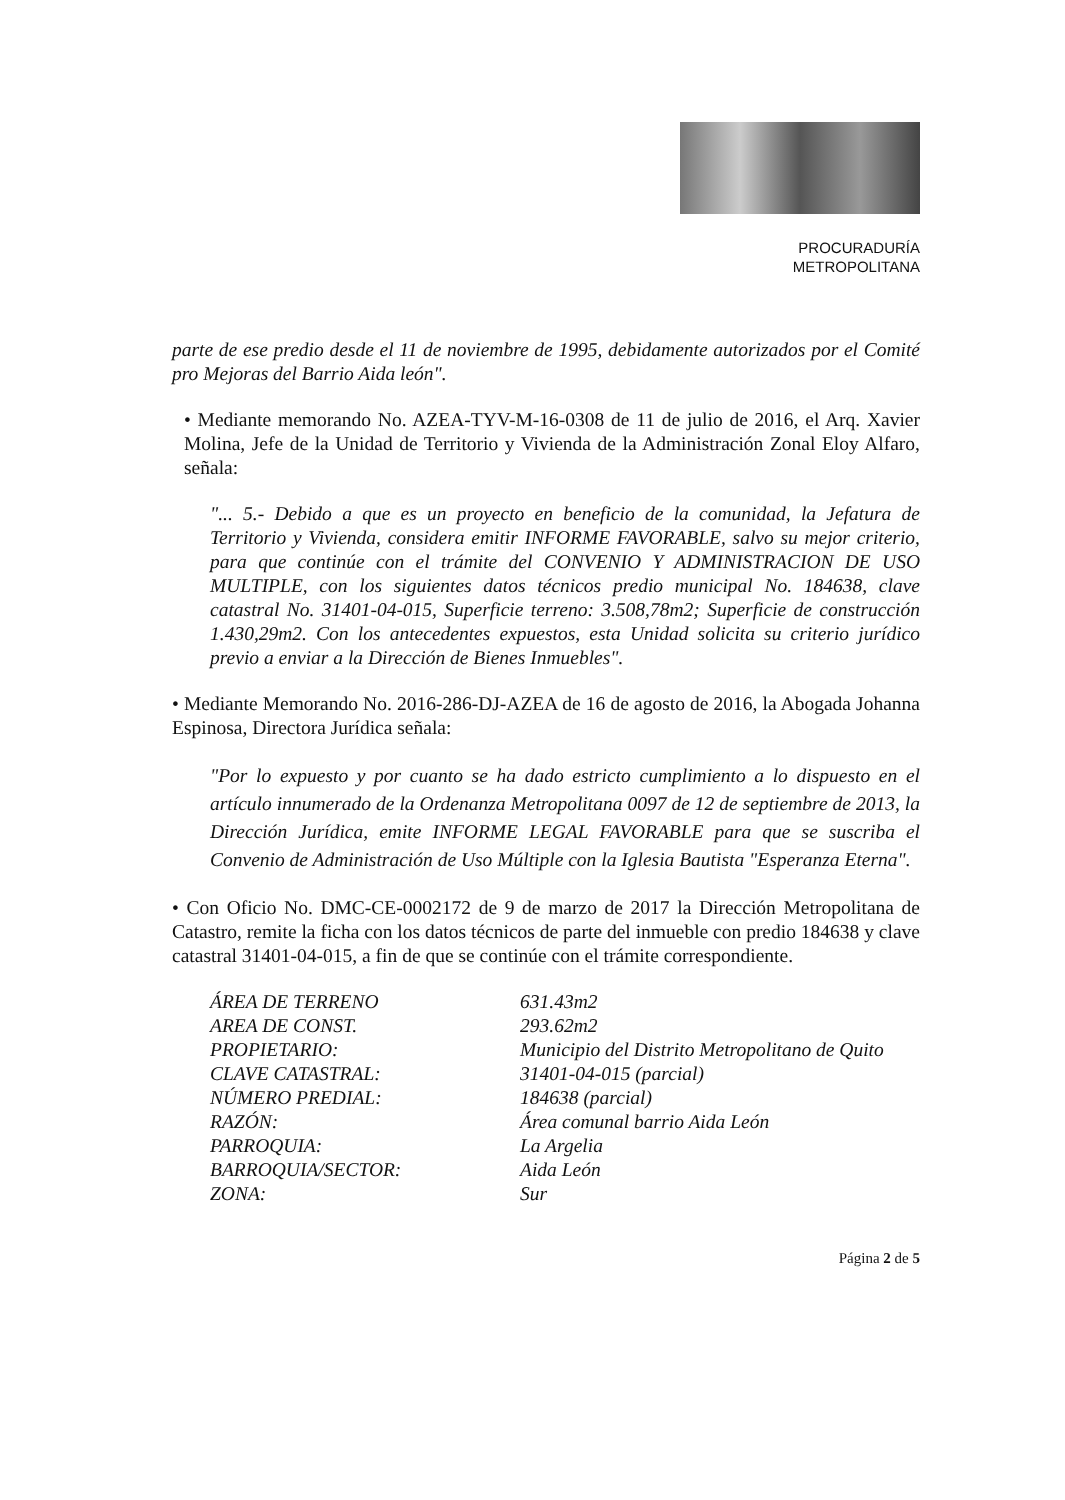PROCURADURÍA
METROPOLITANA
parte de ese predio desde el 11 de noviembre de 1995, debidamente autorizados por el Comité pro Mejoras del Barrio Aida león".
• Mediante memorando No. AZEA-TYV-M-16-0308 de 11 de julio de 2016, el Arq. Xavier Molina, Jefe de la Unidad de Territorio y Vivienda de la Administración Zonal Eloy Alfaro, señala:
"... 5.- Debido a que es un proyecto en beneficio de la comunidad, la Jefatura de Territorio y Vivienda, considera emitir INFORME FAVORABLE, salvo su mejor criterio, para que continúe con el trámite del CONVENIO Y ADMINISTRACION DE USO MULTIPLE, con los siguientes datos técnicos predio municipal No. 184638, clave catastral No. 31401-04-015, Superficie terreno: 3.508,78m2; Superficie de construcción 1.430,29m2. Con los antecedentes expuestos, esta Unidad solicita su criterio jurídico previo a enviar a la Dirección de Bienes Inmuebles".
• Mediante Memorando No. 2016-286-DJ-AZEA de 16 de agosto de 2016, la Abogada Johanna Espinosa, Directora Jurídica señala:
"Por lo expuesto y por cuanto se ha dado estricto cumplimiento a lo dispuesto en el artículo innumerado de la Ordenanza Metropolitana 0097 de 12 de septiembre de 2013, la Dirección Jurídica, emite INFORME LEGAL FAVORABLE para que se suscriba el Convenio de Administración de Uso Múltiple con la Iglesia Bautista "Esperanza Eterna".
• Con Oficio No. DMC-CE-0002172 de 9 de marzo de 2017 la Dirección Metropolitana de Catastro, remite la ficha con los datos técnicos de parte del inmueble con predio 184638 y clave catastral 31401-04-015, a fin de que se continúe con el trámite correspondiente.
ÁREA DE TERRENO 631.43m2 AREA DE CONST. 293.62m2 PROPIETARIO: Municipio del Distrito Metropolitano de Quito CLAVE CATASTRAL: 31401-04-015 (parcial) NÚMERO PREDIAL: 184638 (parcial) RAZÓN: Área comunal barrio Aida León PARROQUIA: La Argelia BARROQUIA/SECTOR: Aida León ZONA: Sur
Página 2 de 5